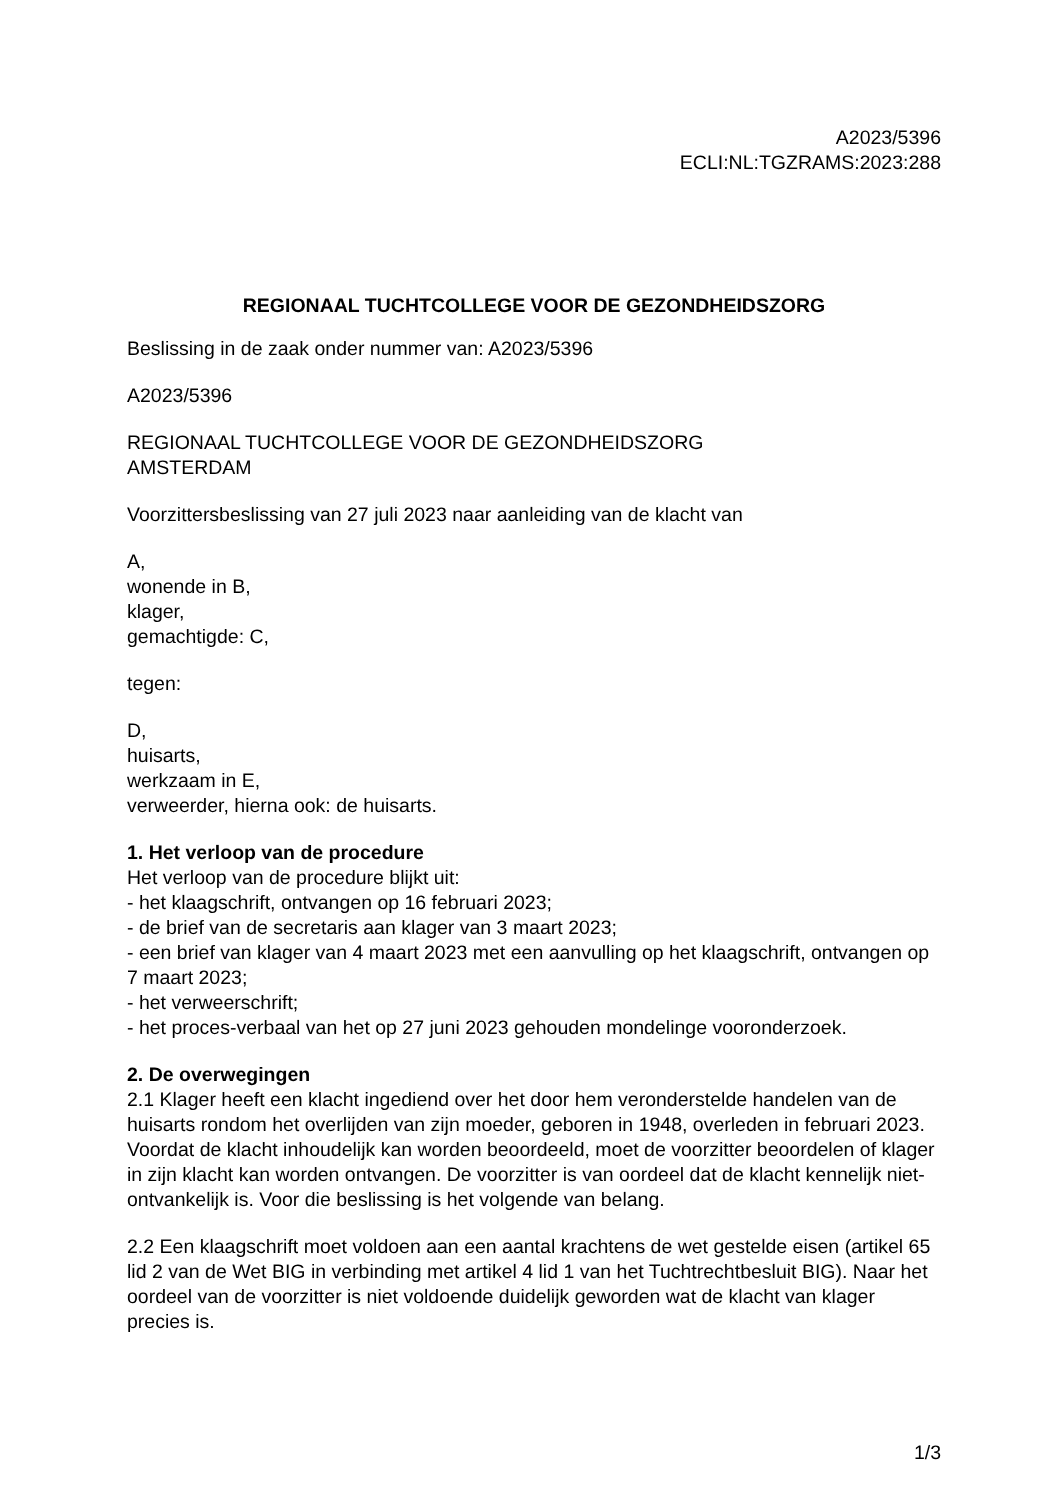A2023/5396
ECLI:NL:TGZRAMS:2023:288
REGIONAAL TUCHTCOLLEGE VOOR DE GEZONDHEIDSZORG
Beslissing in de zaak onder nummer van: A2023/5396
A2023/5396
REGIONAAL TUCHTCOLLEGE VOOR DE GEZONDHEIDSZORG
AMSTERDAM
Voorzittersbeslissing van 27 juli 2023 naar aanleiding van de klacht van
A,
wonende in B,
klager,
gemachtigde: C,
tegen:
D,
huisarts,
werkzaam in E,
verweerder, hierna ook: de huisarts.
1. Het verloop van de procedure
Het verloop van de procedure blijkt uit:
- het klaagschrift, ontvangen op 16 februari 2023;
- de brief van de secretaris aan klager van 3 maart 2023;
- een brief van klager van 4 maart 2023 met een aanvulling op het klaagschrift, ontvangen op 7 maart 2023;
- het verweerschrift;
- het proces-verbaal van het op 27 juni 2023 gehouden mondelinge vooronderzoek.
2. De overwegingen
2.1 Klager heeft een klacht ingediend over het door hem veronderstelde handelen van de huisarts rondom het overlijden van zijn moeder, geboren in 1948, overleden in februari 2023. Voordat de klacht inhoudelijk kan worden beoordeeld, moet de voorzitter beoordelen of klager in zijn klacht kan worden ontvangen. De voorzitter is van oordeel dat de klacht kennelijk niet-ontvankelijk is. Voor die beslissing is het volgende van belang.
2.2 Een klaagschrift moet voldoen aan een aantal krachtens de wet gestelde eisen (artikel 65 lid 2 van de Wet BIG in verbinding met artikel 4 lid 1 van het Tuchtrechtbesluit BIG). Naar het oordeel van de voorzitter is niet voldoende duidelijk geworden wat de klacht van klager precies is.
1/3